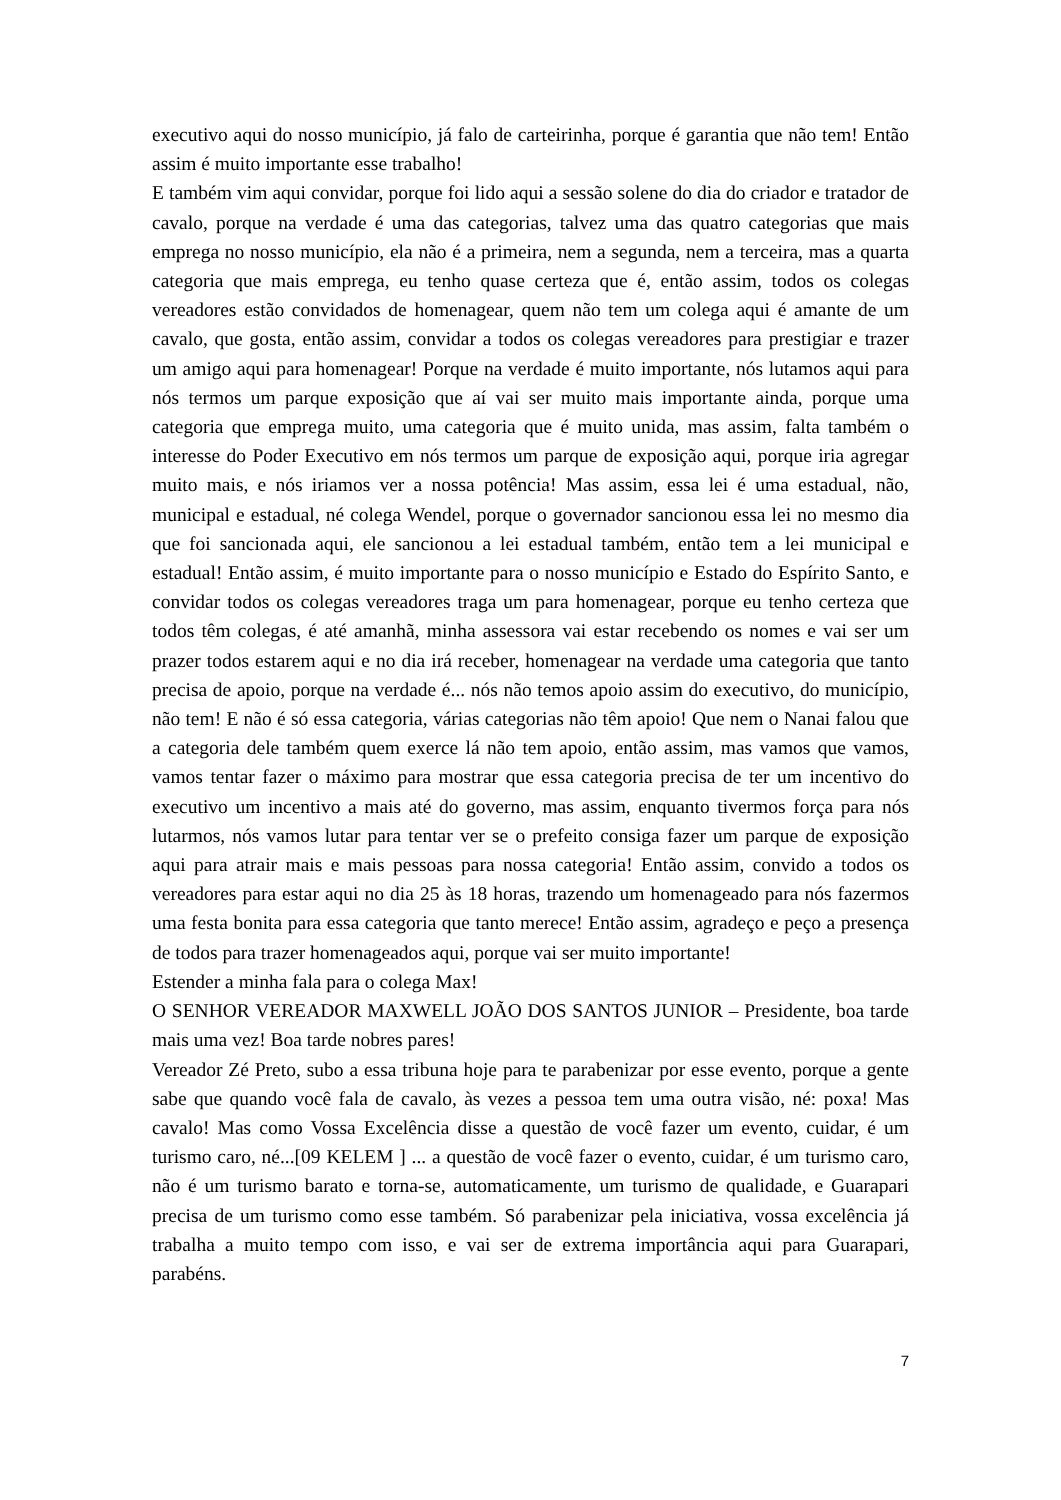executivo aqui do nosso município, já falo de carteirinha, porque é garantia que não tem! Então assim é muito importante esse trabalho!
E também vim aqui convidar, porque foi lido aqui a sessão solene do dia do criador e tratador de cavalo, porque na verdade é uma das categorias, talvez uma das quatro categorias que mais emprega no nosso município, ela não é a primeira, nem a segunda, nem a terceira, mas a quarta categoria que mais emprega, eu tenho quase certeza que é, então assim, todos os colegas vereadores estão convidados de homenagear, quem não tem um colega aqui é amante de um cavalo, que gosta, então assim, convidar a todos os colegas vereadores para prestigiar e trazer um amigo aqui para homenagear! Porque na verdade é muito importante, nós lutamos aqui para nós termos um parque exposição que aí vai ser muito mais importante ainda, porque uma categoria que emprega muito, uma categoria que é muito unida, mas assim, falta também o interesse do Poder Executivo em nós termos um parque de exposição aqui, porque iria agregar muito mais, e nós iriamos ver a nossa potência! Mas assim, essa lei é uma estadual, não, municipal e estadual, né colega Wendel, porque o governador sancionou essa lei no mesmo dia que foi sancionada aqui, ele sancionou a lei estadual também, então tem a lei municipal e estadual! Então assim, é muito importante para o nosso município e Estado do Espírito Santo, e convidar todos os colegas vereadores traga um para homenagear, porque eu tenho certeza que todos têm colegas, é até amanhã, minha assessora vai estar recebendo os nomes e vai ser um prazer todos estarem aqui e no dia irá receber, homenagear na verdade uma categoria que tanto precisa de apoio, porque na verdade é... nós não temos apoio assim do executivo, do município, não tem! E não é só essa categoria, várias categorias não têm apoio! Que nem o Nanai falou que a categoria dele também quem exerce lá não tem apoio, então assim, mas vamos que vamos, vamos tentar fazer o máximo para mostrar que essa categoria precisa de ter um incentivo do executivo um incentivo a mais até do governo, mas assim, enquanto tivermos força para nós lutarmos, nós vamos lutar para tentar ver se o prefeito consiga fazer um parque de exposição aqui para atrair mais e mais pessoas para nossa categoria! Então assim, convido a todos os vereadores para estar aqui no dia 25 às 18 horas, trazendo um homenageado para nós fazermos uma festa bonita para essa categoria que tanto merece! Então assim, agradeço e peço a presença de todos para trazer homenageados aqui, porque vai ser muito importante!
Estender a minha fala para o colega Max!
O SENHOR VEREADOR MAXWELL JOÃO DOS SANTOS JUNIOR – Presidente, boa tarde mais uma vez! Boa tarde nobres pares!
Vereador Zé Preto, subo a essa tribuna hoje para te parabenizar por esse evento, porque a gente sabe que quando você fala de cavalo, às vezes a pessoa tem uma outra visão, né: poxa! Mas cavalo! Mas como Vossa Excelência disse a questão de você fazer um evento, cuidar, é um turismo caro, né...[09 KELEM ] ... a questão de você fazer o evento, cuidar, é um turismo caro, não é um turismo barato e torna-se, automaticamente, um turismo de qualidade, e Guarapari precisa de um turismo como esse também. Só parabenizar pela iniciativa, vossa excelência já trabalha a muito tempo com isso, e vai ser de extrema importância aqui para Guarapari, parabéns.
7